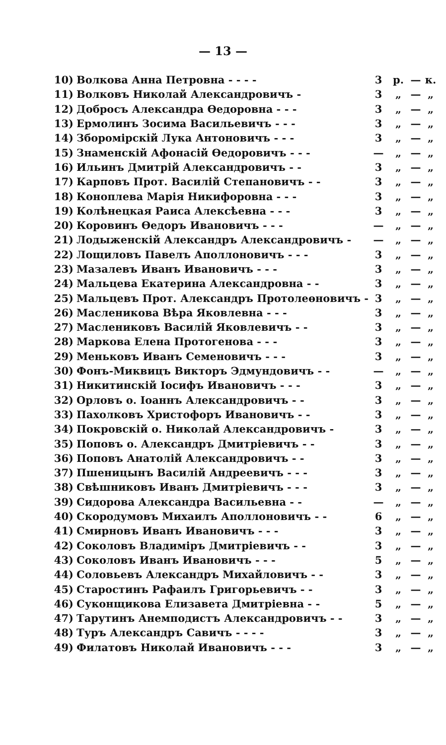— 13 —
| 10) | Волкова Анна Петровна - - - - | 3 | р. | — | к. |
| 11) | Волковъ Николай Александровичъ - | 3 | „ | — | „ |
| 12) | Добросъ Александра Өедоровна - - - | 3 | „ | — | „ |
| 13) | Ермолинъ Зосима Васильевичъ - - - | 3 | „ | — | „ |
| 14) | Збороміpскій Лука Антоновичъ - - - | 3 | „ | — | „ |
| 15) | Знаменскій Афонасій Өедоровичъ - - - | — | „ | — | „ |
| 16) | Ильинъ Дмитрій Александровичъ - - | 3 | „ | — | „ |
| 17) | Карповъ Прот. Василій Степановичъ - - | 3 | „ | — | „ |
| 18) | Коноплева Марія Никифоровна - - - | 3 | „ | — | „ |
| 19) | Колѣнецкая Раиса Алексѣевна - - - | 3 | „ | — | „ |
| 20) | Коровинъ Өедоръ Ивановичъ - - - | — | „ | — | „ |
| 21) | Лодыженскій Александръ Александровичъ - | — | „ | — | „ |
| 22) | Лощиловъ Павелъ Аполлоновичъ - - - | 3 | „ | — | „ |
| 23) | Мазалевъ Иванъ Ивановичъ - - - | 3 | „ | — | „ |
| 24) | Мальцева Екатерина Александровна - - | 3 | „ | — | „ |
| 25) | Мальцевъ Прот. Александръ Протолеөновичъ - | 3 | „ | — | „ |
| 26) | Масленикова Вѣра Яковлевна - - - | 3 | „ | — | „ |
| 27) | Маслениковъ Василій Яковлевичъ - - | 3 | „ | — | „ |
| 28) | Маркова Елена Протогенова - - - | 3 | „ | — | „ |
| 29) | Меньковъ Иванъ Семеновичъ - - - | 3 | „ | — | „ |
| 30) | Фонъ-Миквицъ Викторъ Эдмундовичъ - - | — | „ | — | „ |
| 31) | Никитинскій Іосифъ Ивановичъ - - - | 3 | „ | — | „ |
| 32) | Орловъ о. Іоаннъ Александровичъ - - | 3 | „ | — | „ |
| 33) | Пахолковъ Христофоръ Ивановичъ - - | 3 | „ | — | „ |
| 34) | Покровскій о. Николай Александровичъ - | 3 | „ | — | „ |
| 35) | Поповъ о. Александръ Дмитріевичъ - - | 3 | „ | — | „ |
| 36) | Поповъ Анатолій Александровичъ - - | 3 | „ | — | „ |
| 37) | Пшеницынъ Василій Андреевичъ - - - | 3 | „ | — | „ |
| 38) | Свѣшниковъ Иванъ Дмитріевичъ - - - | 3 | „ | — | „ |
| 39) | Сидорова Александра Васильевна - - | — | „ | — | „ |
| 40) | Скородумовъ Михаилъ Аполлоновичъ - - | 6 | „ | — | „ |
| 41) | Смирновъ Иванъ Ивановичъ - - - | 3 | „ | — | „ |
| 42) | Соколовъ Владиміръ Дмитріевичъ - - | 3 | „ | — | „ |
| 43) | Соколовъ Иванъ Ивановичъ - - - | 5 | „ | — | „ |
| 44) | Соловьевъ Александръ Михайловичъ - - | 3 | „ | — | „ |
| 45) | Старостинъ Рафаилъ Григорьевичъ - - | 3 | „ | — | „ |
| 46) | Суконщикова Елизавета Дмитріевна - - | 5 | „ | — | „ |
| 47) | Тарутинъ Анемподистъ Александровичъ - - | 3 | „ | — | „ |
| 48) | Туръ Александръ Савичъ - - - - | 3 | „ | — | „ |
| 49) | Филатовъ Николай Ивановичъ - - - | 3 | „ | — | „ |